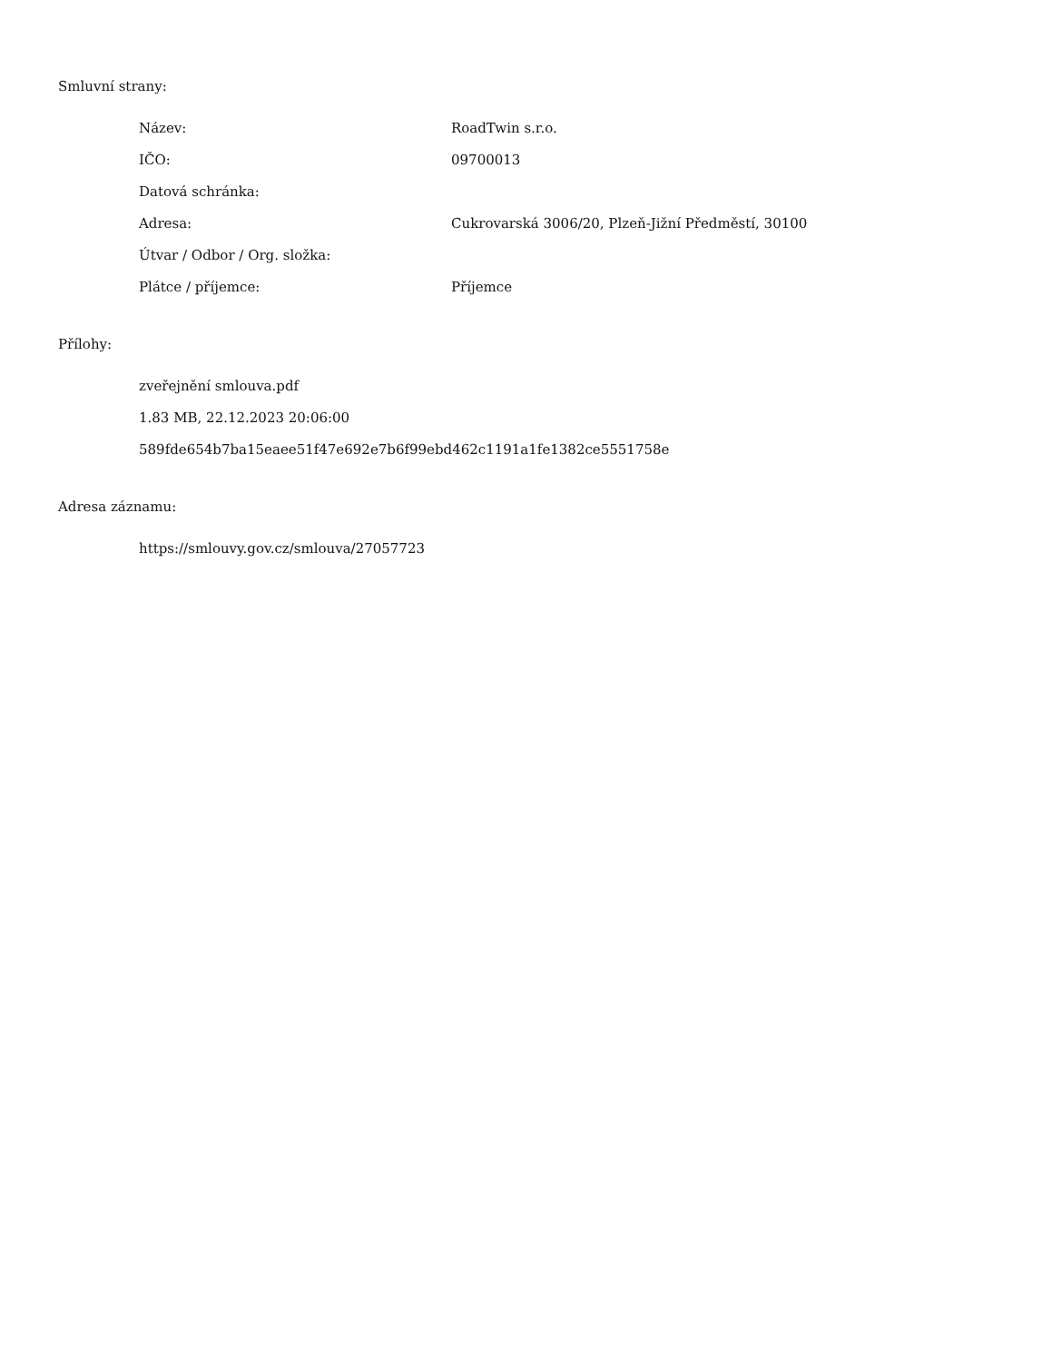Smluvní strany:
| Název: | RoadTwin s.r.o. |
| IČO: | 09700013 |
| Datová schránka: | |
| Adresa: | Cukrovarská 3006/20, Plzeň-Jižní Předměstí, 30100 |
| Útvar / Odbor / Org. složka: | |
| Plátce / příjemce: | Příjemce |
Přílohy:
zveřejnění smlouva.pdf
1.83 MB, 22.12.2023 20:06:00
589fde654b7ba15eaee51f47e692e7b6f99ebd462c1191a1fe1382ce5551758e
Adresa záznamu:
https://smlouvy.gov.cz/smlouva/27057723